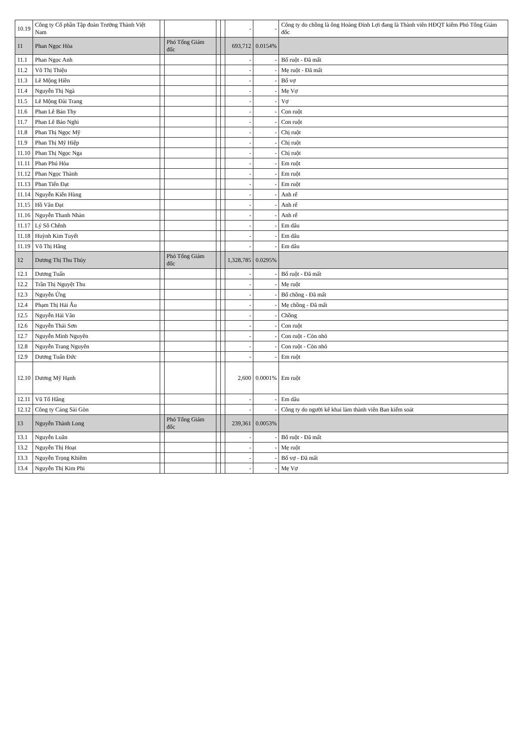| 10.19 | Công ty Cổ phần Tập đoàn Trường Thành Việt Nam | | | | | - | - | Công ty do chồng là ông Hoàng Đình Lợi đang là Thành viên HĐQT kiêm Phó Tổng Giám đốc |
| 11 | Phan Ngọc Hòa | | Phó Tổng Giám đốc | | | 693,712 | 0.0154% | |
| 11.1 | Phan Ngọc Anh | | | | | - | - | Bố ruột - Đã mất |
| 11.2 | Võ Thị Thiệu | | | | | - | - | Mẹ ruột - Đã mất |
| 11.3 | Lê Mộng Hiền | | | | | - | - | Bố vợ |
| 11.4 | Nguyễn Thị Ngà | | | | | - | - | Mẹ Vợ |
| 11.5 | Lê Mộng Đài Trang | | | | | - | - | Vợ |
| 11.6 | Phan Lê Bảo Thy | | | | | - | - | Con ruột |
| 11.7 | Phan Lê Bảo Nghi | | | | | - | - | Con ruột |
| 11.8 | Phan Thị Ngọc Mỹ | | | | | - | - | Chị ruột |
| 11.9 | Phan Thị Mỹ Hiệp | | | | | - | - | Chị ruột |
| 11.10 | Phan Thị Ngọc Nga | | | | | - | - | Chị ruột |
| 11.11 | Phan Phú Hòa | | | | | - | - | Em ruột |
| 11.12 | Phan Ngọc Thành | | | | | - | - | Em ruột |
| 11.13 | Phan Tiến Đạt | | | | | - | - | Em ruột |
| 11.14 | Nguyễn Kiến Hùng | | | | | - | - | Anh rể |
| 11.15 | Hồ Văn Đạt | | | | | - | - | Anh rể |
| 11.16 | Nguyễn Thanh Nhàn | | | | | - | - | Anh rể |
| 11.17 | Lý Sô Chênh | | | | | - | - | Em dâu |
| 11.18 | Huỳnh Kim Tuyết | | | | | - | - | Em dâu |
| 11.19 | Võ Thị Hằng | | | | | - | - | Em dâu |
| 12 | Dương Thị Thu Thủy | | Phó Tổng Giám đốc | | | 1,328,785 | 0.0295% | |
| 12.1 | Dương Tuấn | | | | | - | - | Bố ruột - Đã mất |
| 12.2 | Trần Thị Nguyệt Thu | | | | | - | - | Mẹ ruột |
| 12.3 | Nguyễn Ứng | | | | | - | - | Bố chồng - Đã mất |
| 12.4 | Phạm Thị Hải Âu | | | | | - | - | Mẹ chồng - Đã mất |
| 12.5 | Nguyễn Hải Vân | | | | | - | - | Chồng |
| 12.6 | Nguyễn Thái Sơn | | | | | - | - | Con ruột |
| 12.7 | Nguyễn Minh Nguyên | | | | | - | - | Con ruột - Còn nhỏ |
| 12.8 | Nguyễn Trang Nguyên | | | | | - | - | Con ruột - Còn nhỏ |
| 12.9 | Dương Tuấn Đức | | | | | - | - | Em ruột |
| 12.10 | Dương Mỹ Hạnh | | | | | 2,600 | 0.0001% | Em ruột |
| 12.11 | Vũ Tố Hằng | | | | | - | - | Em dâu |
| 12.12 | Công ty Cảng Sài Gòn | | | | | - | - | Công ty do người kê khai làm thành viên Ban kiểm soát |
| 13 | Nguyễn Thành Long | | Phó Tổng Giám đốc | | | 239,361 | 0.0053% | |
| 13.1 | Nguyễn Luân | | | | | - | - | Bố ruột - Đã mất |
| 13.2 | Nguyễn Thị Hoạt | | | | | - | - | Mẹ ruột |
| 13.3 | Nguyễn Trọng Khiêm | | | | | - | - | Bố vợ - Đã mất |
| 13.4 | Nguyễn Thị Kim Phi | | | | | - | - | Mẹ Vợ |